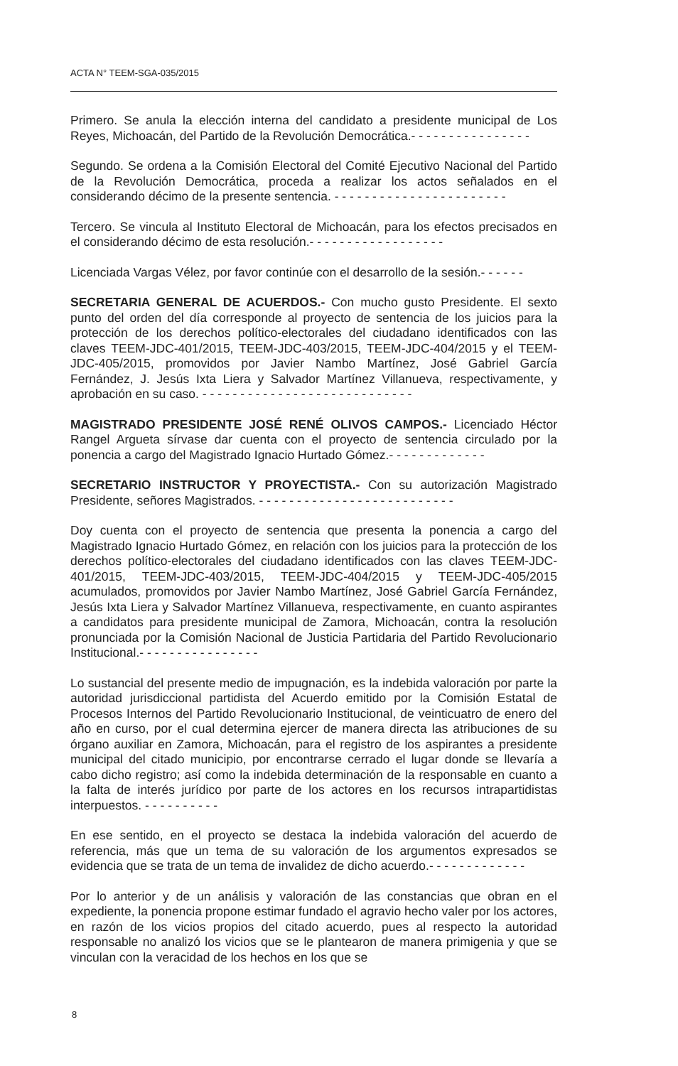ACTA N° TEEM-SGA-035/2015
Primero. Se anula la elección interna del candidato a presidente municipal de Los Reyes, Michoacán, del Partido de la Revolución Democrática.- - - - - - - - - - - - - - - -
Segundo. Se ordena a la Comisión Electoral del Comité Ejecutivo Nacional del Partido de la Revolución Democrática, proceda a realizar los actos señalados en el considerando décimo de la presente sentencia. - - - - - - - - - - - - - - - - - - - - - - -
Tercero. Se vincula al Instituto Electoral de Michoacán, para los efectos precisados en el considerando décimo de esta resolución.- - - - - - - - - - - - - - - - - -
Licenciada Vargas Vélez, por favor continúe con el desarrollo de la sesión.- - - - - -
SECRETARIA GENERAL DE ACUERDOS.- Con mucho gusto Presidente. El sexto punto del orden del día corresponde al proyecto de sentencia de los juicios para la protección de los derechos político-electorales del ciudadano identificados con las claves TEEM-JDC-401/2015, TEEM-JDC-403/2015, TEEM-JDC-404/2015 y el TEEM-JDC-405/2015, promovidos por Javier Nambo Martínez, José Gabriel García Fernández, J. Jesús Ixta Liera y Salvador Martínez Villanueva, respectivamente, y aprobación en su caso. - - - - - - - - - - - - - - - - - - - - - - - - - - - -
MAGISTRADO PRESIDENTE JOSÉ RENÉ OLIVOS CAMPOS.- Licenciado Héctor Rangel Argueta sírvase dar cuenta con el proyecto de sentencia circulado por la ponencia a cargo del Magistrado Ignacio Hurtado Gómez.- - - - - - - - - - - - -
SECRETARIO INSTRUCTOR Y PROYECTISTA.- Con su autorización Magistrado Presidente, señores Magistrados. - - - - - - - - - - - - - - - - - - - - - - - - - -
Doy cuenta con el proyecto de sentencia que presenta la ponencia a cargo del Magistrado Ignacio Hurtado Gómez, en relación con los juicios para la protección de los derechos político-electorales del ciudadano identificados con las claves TEEM-JDC-401/2015, TEEM-JDC-403/2015, TEEM-JDC-404/2015 y TEEM-JDC-405/2015 acumulados, promovidos por Javier Nambo Martínez, José Gabriel García Fernández, Jesús Ixta Liera y Salvador Martínez Villanueva, respectivamente, en cuanto aspirantes a candidatos para presidente municipal de Zamora, Michoacán, contra la resolución pronunciada por la Comisión Nacional de Justicia Partidaria del Partido Revolucionario Institucional.- - - - - - - - - - - - - - - -
Lo sustancial del presente medio de impugnación, es la indebida valoración por parte la autoridad jurisdiccional partidista del Acuerdo emitido por la Comisión Estatal de Procesos Internos del Partido Revolucionario Institucional, de veinticuatro de enero del año en curso, por el cual determina ejercer de manera directa las atribuciones de su órgano auxiliar en Zamora, Michoacán, para el registro de los aspirantes a presidente municipal del citado municipio, por encontrarse cerrado el lugar donde se llevaría a cabo dicho registro; así como la indebida determinación de la responsable en cuanto a la falta de interés jurídico por parte de los actores en los recursos intrapartidistas interpuestos. - - - - - - - - - -
En ese sentido, en el proyecto se destaca la indebida valoración del acuerdo de referencia, más que un tema de su valoración de los argumentos expresados se evidencia que se trata de un tema de invalidez de dicho acuerdo.- - - - - - - - - - - - -
Por lo anterior y de un análisis y valoración de las constancias que obran en el expediente, la ponencia propone estimar fundado el agravio hecho valer por los actores, en razón de los vicios propios del citado acuerdo, pues al respecto la autoridad responsable no analizó los vicios que se le plantearon de manera primigenia y que se vinculan con la veracidad de los hechos en los que se
8